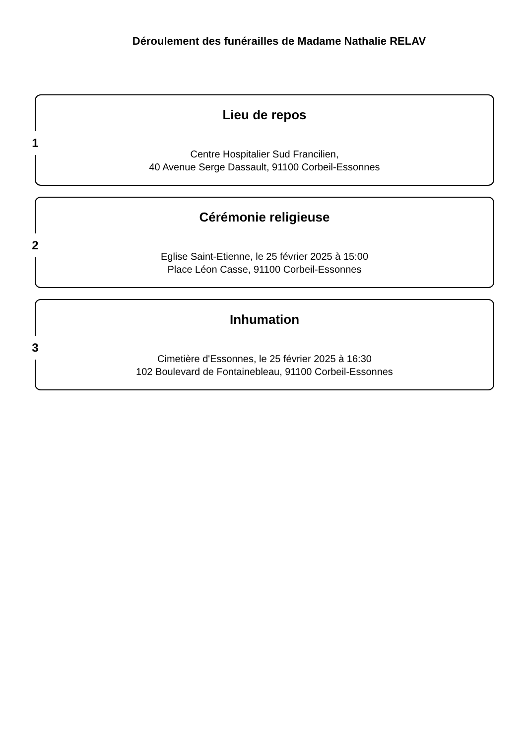Déroulement des funérailles de Madame Nathalie RELAV
1
Lieu de repos
Centre Hospitalier Sud Francilien,
40 Avenue Serge Dassault, 91100 Corbeil-Essonnes
2
Cérémonie religieuse
Eglise Saint-Etienne, le 25 février 2025 à 15:00
Place Léon Casse, 91100 Corbeil-Essonnes
3
Inhumation
Cimetière d'Essonnes, le 25 février 2025 à 16:30
102 Boulevard de Fontainebleau, 91100 Corbeil-Essonnes